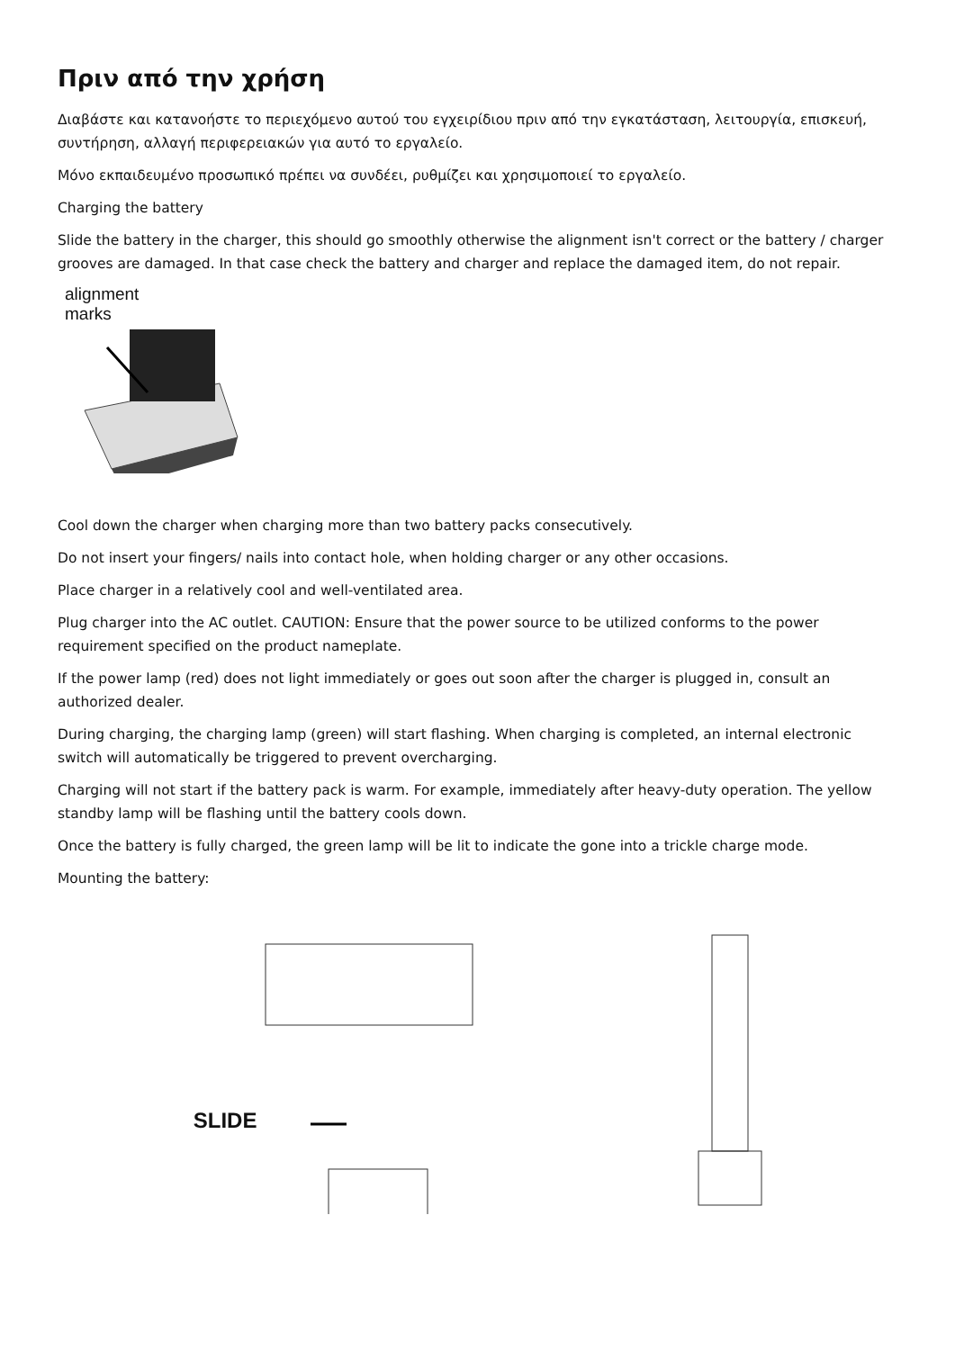Πριν από την χρήση
Διαβάστε και κατανοήστε το περιεχόμενο αυτού του εγχειρίδιου πριν από την εγκατάσταση, λειτουργία, επισκευή, συντήρηση, αλλαγή περιφερειακών για αυτό το εργαλείο.
Μόνο εκπαιδευμένο προσωπικό πρέπει να συνδέει, ρυθμίζει και χρησιμοποιεί το εργαλείο.
Charging the battery
Slide the battery in the charger, this should go smoothly otherwise the alignment isn't correct or the battery / charger grooves are damaged. In that case check the battery and charger and replace the damaged item, do not repair.
alignment
marks
Cool down the charger when charging more than two battery packs consecutively.
Do not insert your fingers/ nails into contact hole, when holding charger or any other occasions.
Place charger in a relatively cool and well-ventilated area.
Plug charger into the AC outlet. CAUTION: Ensure that the power source to be utilized conforms to the power requirement specified on the product nameplate.
If the power lamp (red) does not light immediately or goes out soon after the charger is plugged in, consult an authorized dealer.
During charging, the charging lamp (green) will start flashing. When charging is completed, an internal electronic switch will automatically be triggered to prevent overcharging.
Charging will not start if the battery pack is warm. For example, immediately after heavy-duty operation. The yellow standby lamp will be flashing until the battery cools down.
Once the battery is fully charged, the green lamp will be lit to indicate the gone into a trickle charge mode.
Mounting the battery:
SLIDE